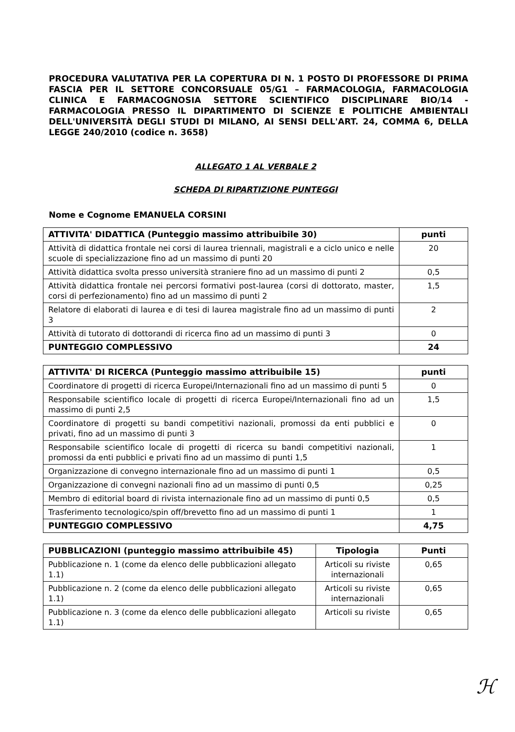PROCEDURA VALUTATIVA PER LA COPERTURA DI N. 1 POSTO DI PROFESSORE DI PRIMA FASCIA PER IL SETTORE CONCORSUALE 05/G1 – FARMACOLOGIA, FARMACOLOGIA CLINICA E FARMACOGNOSIA SETTORE SCIENTIFICO DISCIPLINARE BIO/14 - FARMACOLOGIA PRESSO IL DIPARTIMENTO DI SCIENZE E POLITICHE AMBIENTALI DELL'UNIVERSITÀ DEGLI STUDI DI MILANO, AI SENSI DELL'ART. 24, COMMA 6, DELLA LEGGE 240/2010 (codice n. 3658)
ALLEGATO 1 AL VERBALE 2
SCHEDA DI RIPARTIZIONE PUNTEGGI
Nome e Cognome EMANUELA CORSINI
| ATTIVITA' DIDATTICA (Punteggio massimo attribuibile 30) | punti |
| --- | --- |
| Attività di didattica frontale nei corsi di laurea triennali, magistrali e a ciclo unico e nelle scuole di specializzazione fino ad un massimo di punti 20 | 20 |
| Attività didattica svolta presso università straniere fino ad un massimo di punti 2 | 0,5 |
| Attività didattica frontale nei percorsi formativi post-laurea (corsi di dottorato, master, corsi di perfezionamento) fino ad un massimo di punti 2 | 1,5 |
| Relatore di elaborati di laurea e di tesi di laurea magistrale fino ad un massimo di punti 3 | 2 |
| Attività di tutorato di dottorandi di ricerca fino ad un massimo di punti 3 | 0 |
| PUNTEGGIO COMPLESSIVO | 24 |
| ATTIVITA' DI RICERCA (Punteggio massimo attribuibile 15) | punti |
| --- | --- |
| Coordinatore di progetti di ricerca Europei/Internazionali fino ad un massimo di punti 5 | 0 |
| Responsabile scientifico locale di progetti di ricerca Europei/Internazionali fino ad un massimo di punti 2,5 | 1,5 |
| Coordinatore di progetti su bandi competitivi nazionali, promossi da enti pubblici e privati, fino ad un massimo di punti 3 | 0 |
| Responsabile scientifico locale di progetti di ricerca su bandi competitivi nazionali, promossi da enti pubblici e privati fino ad un massimo di punti 1,5 | 1 |
| Organizzazione di convegno internazionale fino ad un massimo di punti 1 | 0,5 |
| Organizzazione di convegni nazionali fino ad un massimo di punti 0,5 | 0,25 |
| Membro di editorial board di rivista internazionale fino ad un massimo di punti 0,5 | 0,5 |
| Trasferimento tecnologico/spin off/brevetto fino ad un massimo di punti 1 | 1 |
| PUNTEGGIO COMPLESSIVO | 4,75 |
| PUBBLICAZIONI (punteggio massimo attribuibile 45) | Tipologia | Punti |
| --- | --- | --- |
| Pubblicazione n. 1 (come da elenco delle pubblicazioni allegato 1.1) | Articoli su riviste internazionali | 0,65 |
| Pubblicazione n. 2 (come da elenco delle pubblicazioni allegato 1.1) | Articoli su riviste internazionali | 0,65 |
| Pubblicazione n. 3 (come da elenco delle pubblicazioni allegato 1.1) | Articoli su riviste | 0,65 |
ℋ